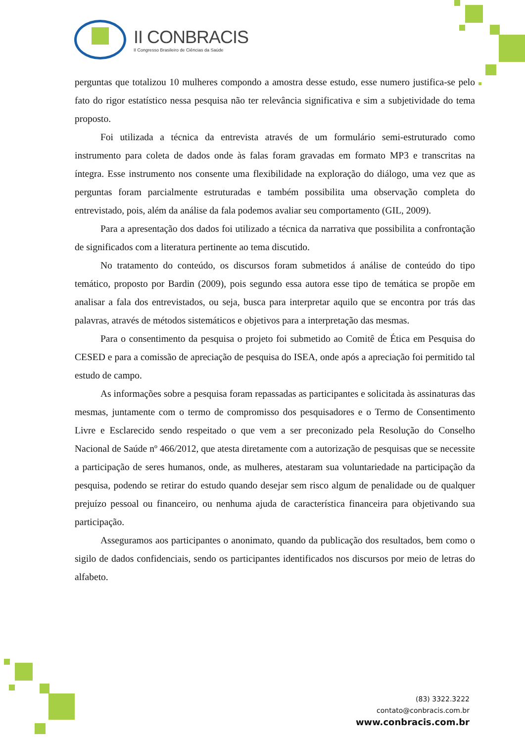II CONBRACIS
II Congresso Brasileiro de Ciências da Saúde
perguntas que totalizou 10 mulheres compondo a amostra desse estudo, esse numero justifica-se pelo fato do rigor estatístico nessa pesquisa não ter relevância significativa e sim a subjetividade do tema proposto.
Foi utilizada a técnica da entrevista através de um formulário semi-estruturado como instrumento para coleta de dados onde às falas foram gravadas em formato MP3 e transcritas na íntegra. Esse instrumento nos consente uma flexibilidade na exploração do diálogo, uma vez que as perguntas foram parcialmente estruturadas e também possibilita uma observação completa do entrevistado, pois, além da análise da fala podemos avaliar seu comportamento (GIL, 2009).
Para a apresentação dos dados foi utilizado a técnica da narrativa que possibilita a confrontação de significados com a literatura pertinente ao tema discutido.
No tratamento do conteúdo, os discursos foram submetidos á análise de conteúdo do tipo temático, proposto por Bardin (2009), pois segundo essa autora esse tipo de temática se propõe em analisar a fala dos entrevistados, ou seja, busca para interpretar aquilo que se encontra por trás das palavras, através de métodos sistemáticos e objetivos para a interpretação das mesmas.
Para o consentimento da pesquisa o projeto foi submetido ao Comitê de Ética em Pesquisa do CESED e para a comissão de apreciação de pesquisa do ISEA, onde após a apreciação foi permitido tal estudo de campo.
As informações sobre a pesquisa foram repassadas as participantes e solicitada às assinaturas das mesmas, juntamente com o termo de compromisso dos pesquisadores e o Termo de Consentimento Livre e Esclarecido sendo respeitado o que vem a ser preconizado pela Resolução do Conselho Nacional de Saúde nº 466/2012, que atesta diretamente com a autorização de pesquisas que se necessite a participação de seres humanos, onde, as mulheres, atestaram sua voluntariedade na participação da pesquisa, podendo se retirar do estudo quando desejar sem risco algum de penalidade ou de qualquer prejuízo pessoal ou financeiro, ou nenhuma ajuda de característica financeira para objetivando sua participação.
Asseguramos aos participantes o anonimato, quando da publicação dos resultados, bem como o sigilo de dados confidenciais, sendo os participantes identificados nos discursos por meio de letras do alfabeto.
(83) 3322.3222
contato@conbracis.com.br
www.conbracis.com.br